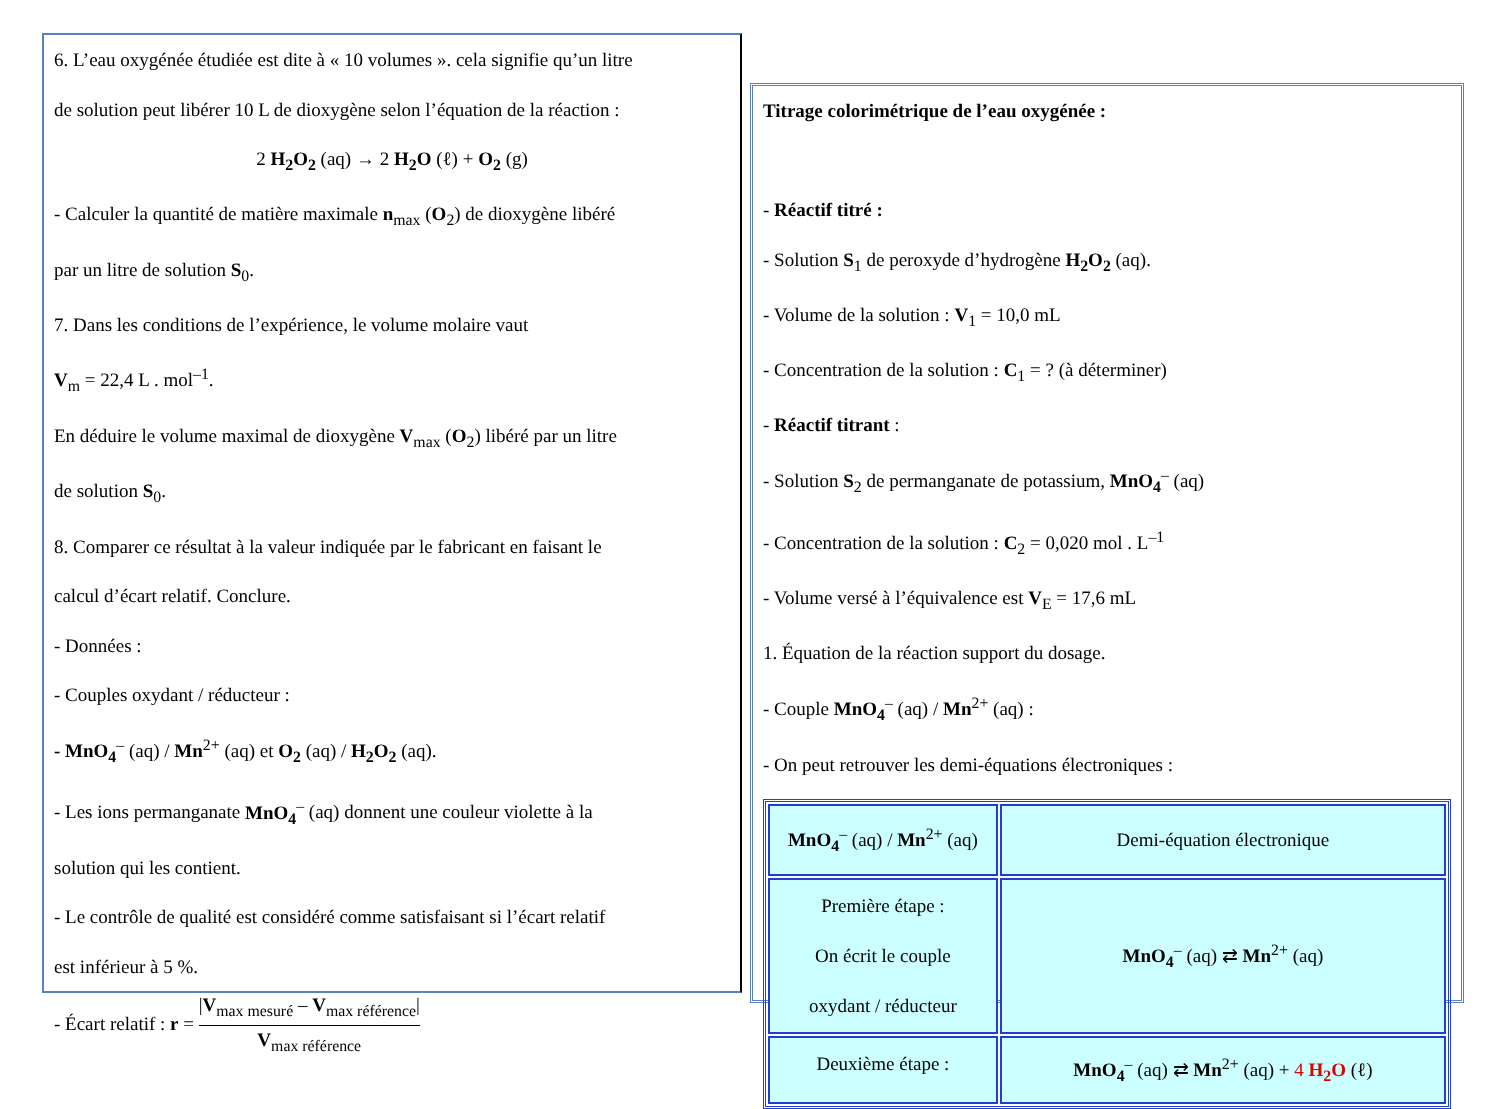6. L’eau oxygénée étudiée est dite à « 10 volumes ». cela signifie qu’un litre
de solution peut libérer 10 L de dioxygène selon l’équation de la réaction :
2 H<sub>2</sub>O<sub>2</sub> (aq) → 2 H<sub>2</sub>O (ℓ) + O<sub>2</sub> (g)
- Calculer la quantité de matière maximale n<sub>max</sub> (O<sub>2</sub>) de dioxygène libéré
par un litre de solution S<sub>0</sub>.
7. Dans les conditions de l’expérience, le volume molaire vaut
V<sub>m</sub> = 22,4 L . mol<sup>–1</sup>.
En déduire le volume maximal de dioxygène V<sub>max</sub> (O<sub>2</sub>) libéré par un litre
de solution S<sub>0</sub>.
8. Comparer ce résultat à la valeur indiquée par le fabricant en faisant le
calcul d’écart relatif. Conclure.
- Données :
- Couples oxydant / réducteur :
- MnO<sub>4</sub><sup>–</sup> (aq) / Mn<sup>2+</sup> (aq) et O<sub>2</sub> (aq) / H<sub>2</sub>O<sub>2</sub> (aq).
- Les ions permanganate MnO<sub>4</sub><sup>–</sup> (aq) donnent une couleur violette à la
solution qui les contient.
- Le contrôle de qualité est considéré comme satisfaisant si l’écart relatif
est inférieur à 5 %.
- Écart relatif : r = |V<sub>max mesuré</sub> – V<sub>max référence</sub>| V<sub>max référence</sub>
Titrage colorimétrique de l’eau oxygénée :
- Réactif titré :
- Solution S<sub>1</sub> de peroxyde d’hydrogène H<sub>2</sub>O<sub>2</sub> (aq).
- Volume de la solution : V<sub>1</sub> = 10,0 mL
- Concentration de la solution : C<sub>1</sub> = ? (à déterminer)
- Réactif titrant :
- Solution S<sub>2</sub> de permanganate de potassium, MnO<sub>4</sub><sup>–</sup> (aq)
- Concentration de la solution : C<sub>2</sub> = 0,020 mol . L<sup>–1</sup>
- Volume versé à l’équivalence est V<sub>E</sub> = 17,6 mL
1. Équation de la réaction support du dosage.
- Couple MnO<sub>4</sub><sup>–</sup> (aq) / Mn<sup>2+</sup> (aq) :
- On peut retrouver les demi-équations électroniques :
| MnO<sub>4</sub><sup>–</sup> (aq) / Mn<sup>2+</sup> (aq) | Demi-équation électronique |
| Première étape : On écrit le couple oxydant / réducteur | MnO<sub>4</sub><sup>–</sup> (aq) ⇄ Mn<sup>2+</sup> (aq) |
| Deuxième étape : | MnO<sub>4</sub><sup>–</sup> (aq) ⇄ Mn<sup>2+</sup> (aq) + 4 H<sub>2</sub>O (ℓ) |